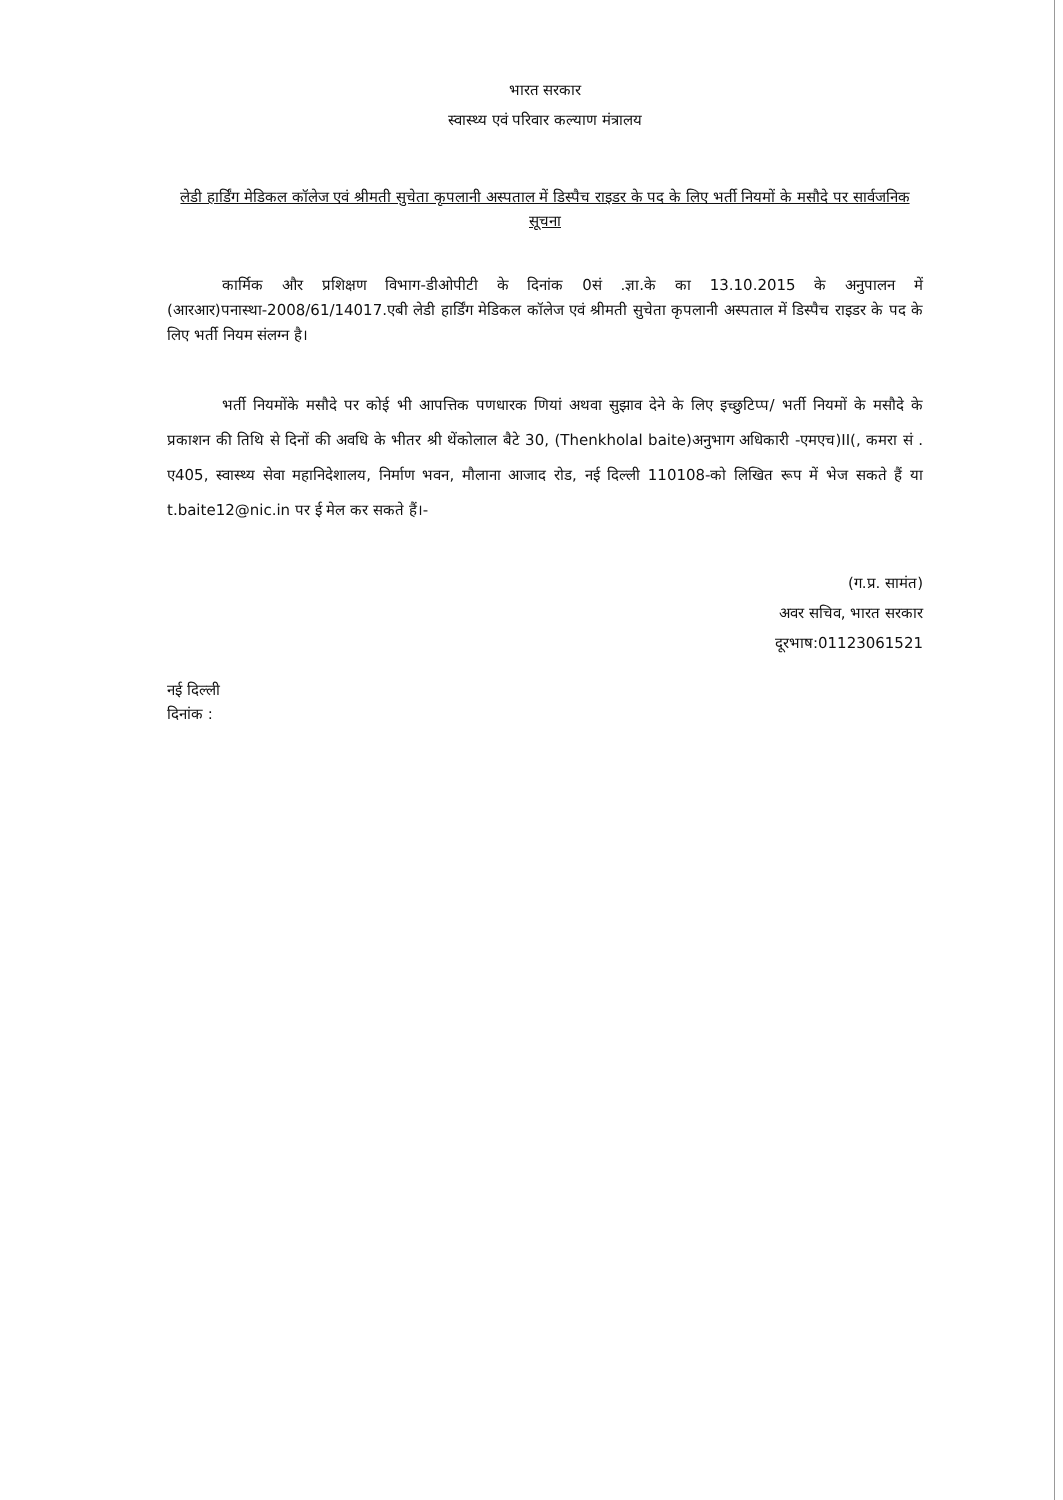भारत सरकार
स्वास्थ्य एवं परिवार कल्याण मंत्रालय
लेडी हार्डिंग मेडिकल कॉलेज एवं श्रीमती सुचेता कृपलानी अस्पताल में डिस्पैच राइडर के पद के लिए भर्ती नियमों के मसौदे पर सार्वजनिक सूचना
कार्मिक और प्रशिक्षण विभाग-डीओपीटी के दिनांक 0सं .ज्ञा.के का 13.10.2015 के अनुपालन में (आरआर)पनास्था-2008/61/14017.एबी लेडी हार्डिंग मेडिकल कॉलेज एवं श्रीमती सुचेता कृपलानी अस्पताल में डिस्पैच राइडर के पद के लिए भर्ती नियम संलग्न है।
भर्ती नियमोंके मसौदे पर कोई भी आपत्तिक पणधारक णियां अथवा सुझाव देने के लिए इच्छुटिप्प/ भर्ती नियमों के मसौदे के प्रकाशन की तिथि से दिनों की अवधि के भीतर श्री थेंकोलाल बैटे 30, (Thenkholal baite)अनुभाग अधिकारी -एमएच)II(, कमरा सं . ए405, स्वास्थ्य सेवा महानिदेशालय, निर्माण भवन, मौलाना आजाद रोड, नई दिल्ली 110108-को लिखित रूप में भेज सकते हैं या t.baite12@nic.in पर ई मेल कर सकते हैं।-
(ग.प्र. सामंत)
अवर सचिव, भारत सरकार
दूरभाष:01123061521
नई दिल्ली
दिनांक :